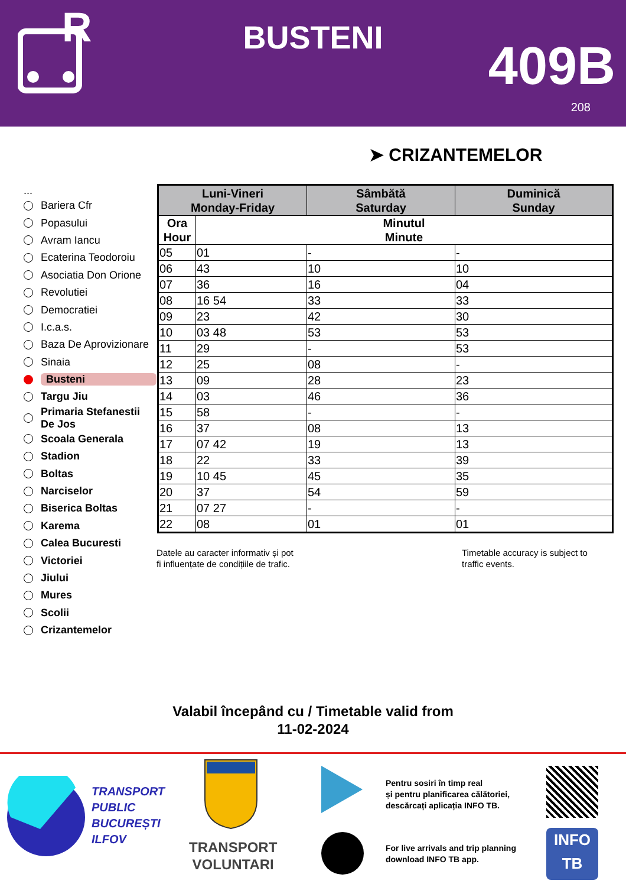R
BUSTENI 409B
208
➤ CRIZANTEMELOR
...
Bariera Cfr
Popasului
Avram Iancu
Ecaterina Teodoroiu
Asociatia Don Orione
Revolutiei
Democratiei
I.c.a.s.
Baza De Aprovizionare
Sinaia
Busteni
Targu Jiu
Primaria Stefanestii De Jos
Scoala Generala
Stadion
Boltas
Narciselor
Biserica Boltas
Karema
Calea Bucuresti
Victoriei
Jiului
Mures
Scolii
Crizantemelor
| Luni-Vineri Monday-Friday | | Sâmbătă Saturday | Duminică Sunday |
| --- | --- | --- | --- |
| Ora Hour | Minutul Minute | | |
| 05 | 01 | - | - |
| 06 | 43 | 10 | 10 |
| 07 | 36 | 16 | 04 |
| 08 | 16 54 | 33 | 33 |
| 09 | 23 | 42 | 30 |
| 10 | 03 48 | 53 | 53 |
| 11 | 29 | - | 53 |
| 12 | 25 | 08 | - |
| 13 | 09 | 28 | 23 |
| 14 | 03 | 46 | 36 |
| 15 | 58 | - | - |
| 16 | 37 | 08 | 13 |
| 17 | 07 42 | 19 | 13 |
| 18 | 22 | 33 | 39 |
| 19 | 10 45 | 45 | 35 |
| 20 | 37 | 54 | 59 |
| 21 | 07 27 | - | - |
| 22 | 08 | 01 | 01 |
Datele au caracter informativ și pot
fi influențate de condițiile de trafic.
Timetable accuracy is subject to
traffic events.
Valabil începând cu / Timetable valid from
11-02-2024
TRANSPORT
PUBLIC
BUCUREȘTI
ILFOV
TRANSPORT
VOLUNTARI
Pentru sosiri în timp real
și pentru planificarea călătoriei,
descărcați aplicația INFO TB.
For live arrivals and trip planning
download INFO TB app.
INFO
TB